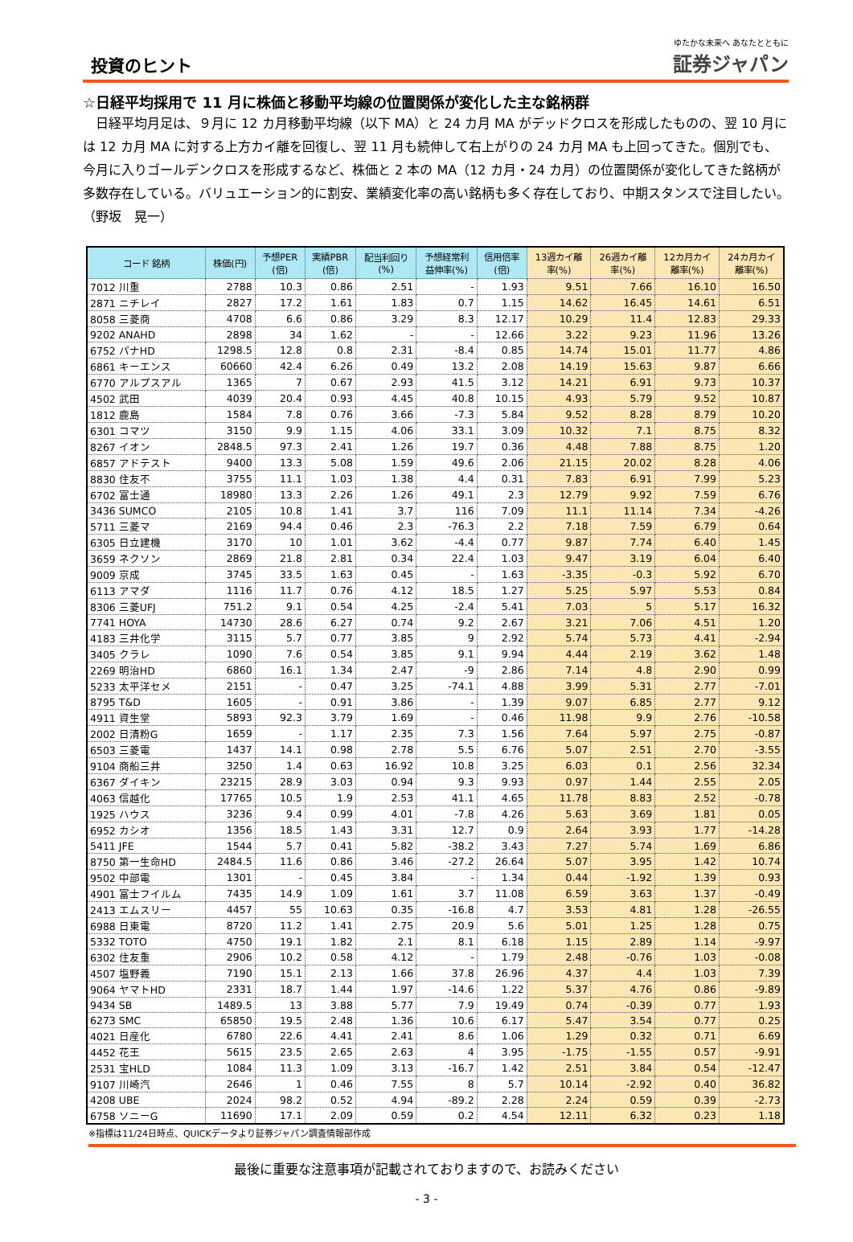投資のヒント
ゆたかな未来へ あなたとともに
証券ジャパン
☆日経平均採用で 11 月に株価と移動平均線の位置関係が変化した主な銘柄群
日経平均月足は、９月に 12 カ月移動平均線（以下 MA）と 24 カ月 MA がデッドクロスを形成したものの、翌 10 月には 12 カ月 MA に対する上方カイ離を回復し、翌 11 月も続伸して右上がりの 24 カ月 MA も上回ってきた。個別でも、今月に入りゴールデンクロスを形成するなど、株価と 2 本の MA（12 カ月・24 カ月）の位置関係が変化してきた銘柄が多数存在している。バリュエーション的に割安、業績変化率の高い銘柄も多く存在しており、中期スタンスで注目したい。　　　　（野坂　晃一）
| コード 銘柄 | 株価(円) | 予想PER (倍) | 実績PBR (倍) | 配当利回り (%) | 予想経常利 益伸率(%) | 信用倍率 (倍) | 13週カイ離 率(%) | 26週カイ離 率(%) | 12カ月カイ 離率(%) | 24カ月カイ 離率(%) |
| --- | --- | --- | --- | --- | --- | --- | --- | --- | --- | --- |
| 7012 川重 | 2788 | 10.3 | 0.86 | 2.51 | - | 1.93 | 9.51 | 7.66 | 16.10 | 16.50 |
| 2871 ニチレイ | 2827 | 17.2 | 1.61 | 1.83 | 0.7 | 1.15 | 14.62 | 16.45 | 14.61 | 6.51 |
| 8058 三菱商 | 4708 | 6.6 | 0.86 | 3.29 | 8.3 | 12.17 | 10.29 | 11.4 | 12.83 | 29.33 |
| 9202 ANAHD | 2898 | 34 | 1.62 | - | - | 12.66 | 3.22 | 9.23 | 11.96 | 13.26 |
| 6752 パナHD | 1298.5 | 12.8 | 0.8 | 2.31 | -8.4 | 0.85 | 14.74 | 15.01 | 11.77 | 4.86 |
| 6861 キーエンス | 60660 | 42.4 | 6.26 | 0.49 | 13.2 | 2.08 | 14.19 | 15.63 | 9.87 | 6.66 |
| 6770 アルプスアル | 1365 | 7 | 0.67 | 2.93 | 41.5 | 3.12 | 14.21 | 6.91 | 9.73 | 10.37 |
| 4502 武田 | 4039 | 20.4 | 0.93 | 4.45 | 40.8 | 10.15 | 4.93 | 5.79 | 9.52 | 10.87 |
| 1812 鹿島 | 1584 | 7.8 | 0.76 | 3.66 | -7.3 | 5.84 | 9.52 | 8.28 | 8.79 | 10.20 |
| 6301 コマツ | 3150 | 9.9 | 1.15 | 4.06 | 33.1 | 3.09 | 10.32 | 7.1 | 8.75 | 8.32 |
| 8267 イオン | 2848.5 | 97.3 | 2.41 | 1.26 | 19.7 | 0.36 | 4.48 | 7.88 | 8.75 | 1.20 |
| 6857 アドテスト | 9400 | 13.3 | 5.08 | 1.59 | 49.6 | 2.06 | 21.15 | 20.02 | 8.28 | 4.06 |
| 8830 住友不 | 3755 | 11.1 | 1.03 | 1.38 | 4.4 | 0.31 | 7.83 | 6.91 | 7.99 | 5.23 |
| 6702 富士通 | 18980 | 13.3 | 2.26 | 1.26 | 49.1 | 2.3 | 12.79 | 9.92 | 7.59 | 6.76 |
| 3436 SUMCO | 2105 | 10.8 | 1.41 | 3.7 | 116 | 7.09 | 11.1 | 11.14 | 7.34 | -4.26 |
| 5711 三菱マ | 2169 | 94.4 | 0.46 | 2.3 | -76.3 | 2.2 | 7.18 | 7.59 | 6.79 | 0.64 |
| 6305 日立建機 | 3170 | 10 | 1.01 | 3.62 | -4.4 | 0.77 | 9.87 | 7.74 | 6.40 | 1.45 |
| 3659 ネクソン | 2869 | 21.8 | 2.81 | 0.34 | 22.4 | 1.03 | 9.47 | 3.19 | 6.04 | 6.40 |
| 9009 京成 | 3745 | 33.5 | 1.63 | 0.45 | - | 1.63 | -3.35 | -0.3 | 5.92 | 6.70 |
| 6113 アマダ | 1116 | 11.7 | 0.76 | 4.12 | 18.5 | 1.27 | 5.25 | 5.97 | 5.53 | 0.84 |
| 8306 三菱UFJ | 751.2 | 9.1 | 0.54 | 4.25 | -2.4 | 5.41 | 7.03 | 5 | 5.17 | 16.32 |
| 7741 HOYA | 14730 | 28.6 | 6.27 | 0.74 | 9.2 | 2.67 | 3.21 | 7.06 | 4.51 | 1.20 |
| 4183 三井化学 | 3115 | 5.7 | 0.77 | 3.85 | 9 | 2.92 | 5.74 | 5.73 | 4.41 | -2.94 |
| 3405 クラレ | 1090 | 7.6 | 0.54 | 3.85 | 9.1 | 9.94 | 4.44 | 2.19 | 3.62 | 1.48 |
| 2269 明治HD | 6860 | 16.1 | 1.34 | 2.47 | -9 | 2.86 | 7.14 | 4.8 | 2.90 | 0.99 |
| 5233 太平洋セメ | 2151 | - | 0.47 | 3.25 | -74.1 | 4.88 | 3.99 | 5.31 | 2.77 | -7.01 |
| 8795 T&D | 1605 | - | 0.91 | 3.86 | - | 1.39 | 9.07 | 6.85 | 2.77 | 9.12 |
| 4911 資生堂 | 5893 | 92.3 | 3.79 | 1.69 | - | 0.46 | 11.98 | 9.9 | 2.76 | -10.58 |
| 2002 日清粉G | 1659 | - | 1.17 | 2.35 | 7.3 | 1.56 | 7.64 | 5.97 | 2.75 | -0.87 |
| 6503 三菱電 | 1437 | 14.1 | 0.98 | 2.78 | 5.5 | 6.76 | 5.07 | 2.51 | 2.70 | -3.55 |
| 9104 商船三井 | 3250 | 1.4 | 0.63 | 16.92 | 10.8 | 3.25 | 6.03 | 0.1 | 2.56 | 32.34 |
| 6367 ダイキン | 23215 | 28.9 | 3.03 | 0.94 | 9.3 | 9.93 | 0.97 | 1.44 | 2.55 | 2.05 |
| 4063 信越化 | 17765 | 10.5 | 1.9 | 2.53 | 41.1 | 4.65 | 11.78 | 8.83 | 2.52 | -0.78 |
| 1925 ハウス | 3236 | 9.4 | 0.99 | 4.01 | -7.8 | 4.26 | 5.63 | 3.69 | 1.81 | 0.05 |
| 6952 カシオ | 1356 | 18.5 | 1.43 | 3.31 | 12.7 | 0.9 | 2.64 | 3.93 | 1.77 | -14.28 |
| 5411 JFE | 1544 | 5.7 | 0.41 | 5.82 | -38.2 | 3.43 | 7.27 | 5.74 | 1.69 | 6.86 |
| 8750 第一生命HD | 2484.5 | 11.6 | 0.86 | 3.46 | -27.2 | 26.64 | 5.07 | 3.95 | 1.42 | 10.74 |
| 9502 中部電 | 1301 | - | 0.45 | 3.84 | - | 1.34 | 0.44 | -1.92 | 1.39 | 0.93 |
| 4901 富士フイルム | 7435 | 14.9 | 1.09 | 1.61 | 3.7 | 11.08 | 6.59 | 3.63 | 1.37 | -0.49 |
| 2413 エムスリー | 4457 | 55 | 10.63 | 0.35 | -16.8 | 4.7 | 3.53 | 4.81 | 1.28 | -26.55 |
| 6988 日東電 | 8720 | 11.2 | 1.41 | 2.75 | 20.9 | 5.6 | 5.01 | 1.25 | 1.28 | 0.75 |
| 5332 TOTO | 4750 | 19.1 | 1.82 | 2.1 | 8.1 | 6.18 | 1.15 | 2.89 | 1.14 | -9.97 |
| 6302 住友重 | 2906 | 10.2 | 0.58 | 4.12 | - | 1.79 | 2.48 | -0.76 | 1.03 | -0.08 |
| 4507 塩野義 | 7190 | 15.1 | 2.13 | 1.66 | 37.8 | 26.96 | 4.37 | 4.4 | 1.03 | 7.39 |
| 9064 ヤマトHD | 2331 | 18.7 | 1.44 | 1.97 | -14.6 | 1.22 | 5.37 | 4.76 | 0.86 | -9.89 |
| 9434 SB | 1489.5 | 13 | 3.88 | 5.77 | 7.9 | 19.49 | 0.74 | -0.39 | 0.77 | 1.93 |
| 6273 SMC | 65850 | 19.5 | 2.48 | 1.36 | 10.6 | 6.17 | 5.47 | 3.54 | 0.77 | 0.25 |
| 4021 日産化 | 6780 | 22.6 | 4.41 | 2.41 | 8.6 | 1.06 | 1.29 | 0.32 | 0.71 | 6.69 |
| 4452 花王 | 5615 | 23.5 | 2.65 | 2.63 | 4 | 3.95 | -1.75 | -1.55 | 0.57 | -9.91 |
| 2531 宝HLD | 1084 | 11.3 | 1.09 | 3.13 | -16.7 | 1.42 | 2.51 | 3.84 | 0.54 | -12.47 |
| 9107 川崎汽 | 2646 | 1 | 0.46 | 7.55 | 8 | 5.7 | 10.14 | -2.92 | 0.40 | 36.82 |
| 4208 UBE | 2024 | 98.2 | 0.52 | 4.94 | -89.2 | 2.28 | 2.24 | 0.59 | 0.39 | -2.73 |
| 6758 ソニーG | 11690 | 17.1 | 2.09 | 0.59 | 0.2 | 4.54 | 12.11 | 6.32 | 0.23 | 1.18 |
※指標は11/24日時点、QUICKデータより証券ジャパン調査情報部作成
最後に重要な注意事項が記載されておりますので、お読みください
- 3 -